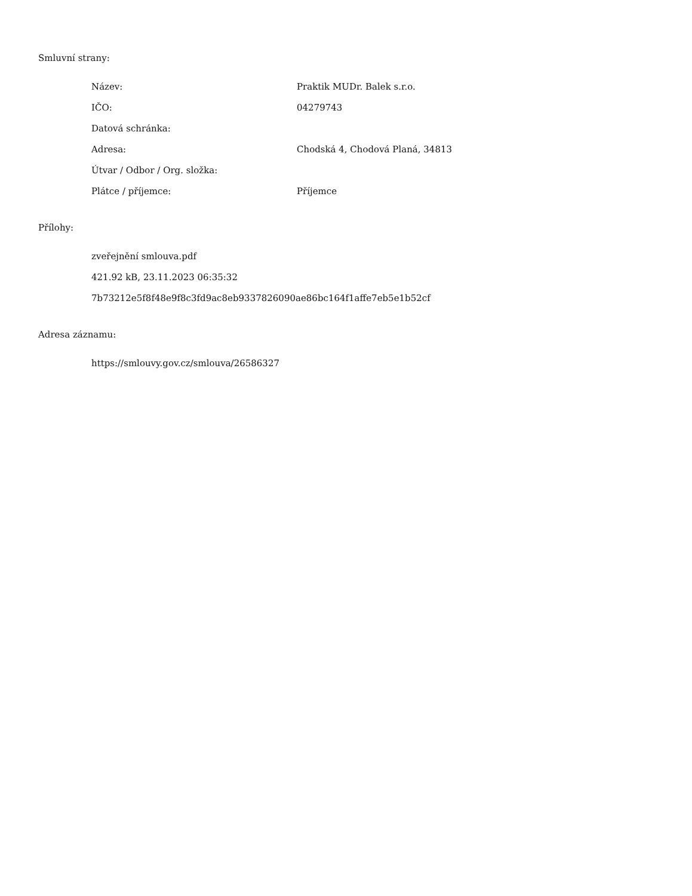Smluvní strany:
| Název: | Praktik MUDr. Balek s.r.o. |
| IČO: | 04279743 |
| Datová schránka: | |
| Adresa: | Chodská 4, Chodová Planá, 34813 |
| Útvar / Odbor / Org. složka: | |
| Plátce / příjemce: | Příjemce |
Přílohy:
zveřejnění smlouva.pdf
421.92 kB, 23.11.2023 06:35:32
7b73212e5f8f48e9f8c3fd9ac8eb9337826090ae86bc164f1affe7eb5e1b52cf
Adresa záznamu:
https://smlouvy.gov.cz/smlouva/26586327